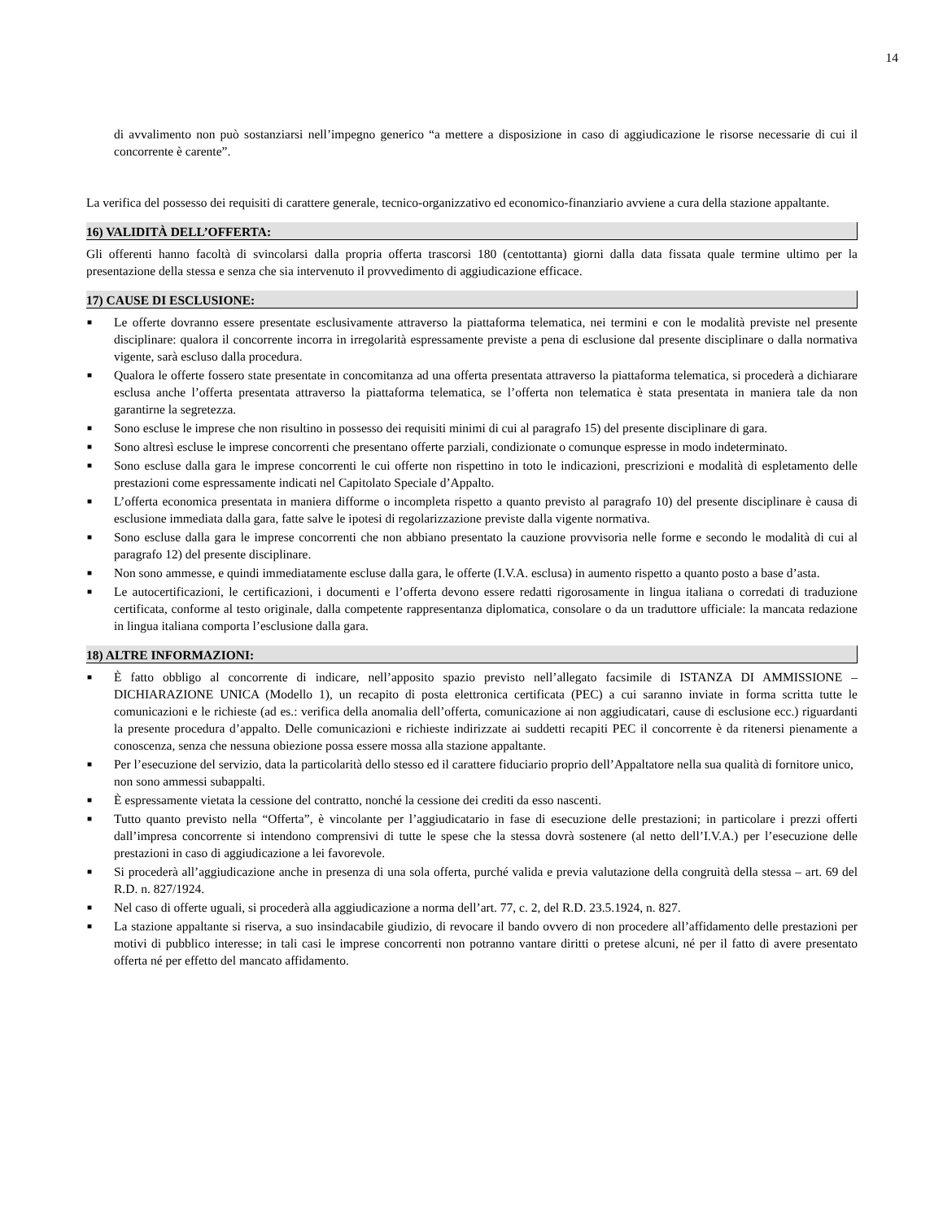14
di avvalimento non può sostanziarsi nell’impegno generico “a mettere a disposizione in caso di aggiudicazione le risorse necessarie di cui il concorrente è carente”.
La verifica del possesso dei requisiti di carattere generale, tecnico-organizzativo ed economico-finanziario avviene a cura della stazione appaltante.
16) VALIDITÀ DELL’OFFERTA:
Gli offerenti hanno facoltà di svincolarsi dalla propria offerta trascorsi 180 (centottanta) giorni dalla data fissata quale termine ultimo per la presentazione della stessa e senza che sia intervenuto il provvedimento di aggiudicazione efficace.
17) CAUSE DI ESCLUSIONE:
■ Le offerte dovranno essere presentate esclusivamente attraverso la piattaforma telematica, nei termini e con le modalità previste nel presente disciplinare: qualora il concorrente incorra in irregolarità espressamente previste a pena di esclusione dal presente disciplinare o dalla normativa vigente, sarà escluso dalla procedura.
■ Qualora le offerte fossero state presentate in concomitanza ad una offerta presentata attraverso la piattaforma telematica, si procederà a dichiarare esclusa anche l’offerta presentata attraverso la piattaforma telematica, se l’offerta non telematica è stata presentata in maniera tale da non garantirne la segretezza.
■ Sono escluse le imprese che non risultino in possesso dei requisiti minimi di cui al paragrafo 15) del presente disciplinare di gara.
■ Sono altresì escluse le imprese concorrenti che presentano offerte parziali, condizionate o comunque espresse in modo indeterminato.
■ Sono escluse dalla gara le imprese concorrenti le cui offerte non rispettino in toto le indicazioni, prescrizioni e modalità di espletamento delle prestazioni come espressamente indicati nel Capitolato Speciale d’Appalto.
■ L’offerta economica presentata in maniera difforme o incompleta rispetto a quanto previsto al paragrafo 10) del presente disciplinare è causa di esclusione immediata dalla gara, fatte salve le ipotesi di regolarizzazione previste dalla vigente normativa.
■ Sono escluse dalla gara le imprese concorrenti che non abbiano presentato la cauzione provvisoria nelle forme e secondo le modalità di cui al paragrafo 12) del presente disciplinare.
■ Non sono ammesse, e quindi immediatamente escluse dalla gara, le offerte (I.V.A. esclusa) in aumento rispetto a quanto posto a base d’asta.
■ Le autocertificazioni, le certificazioni, i documenti e l’offerta devono essere redatti rigorosamente in lingua italiana o corredati di traduzione certificata, conforme al testo originale, dalla competente rappresentanza diplomatica, consolare o da un traduttore ufficiale: la mancata redazione in lingua italiana comporta l’esclusione dalla gara.
18) ALTRE INFORMAZIONI:
■ È fatto obbligo al concorrente di indicare, nell’apposito spazio previsto nell’allegato facsimile di ISTANZA DI AMMISSIONE – DICHIARAZIONE UNICA (Modello 1), un recapito di posta elettronica certificata (PEC) a cui saranno inviate in forma scritta tutte le comunicazioni e le richieste (ad es.: verifica della anomalia dell’offerta, comunicazione ai non aggiudicatari, cause di esclusione ecc.) riguardanti la presente procedura d’appalto. Delle comunicazioni e richieste indirizzate ai suddetti recapiti PEC il concorrente è da ritenersi pienamente a conoscenza, senza che nessuna obiezione possa essere mossa alla stazione appaltante.
■ Per l’esecuzione del servizio, data la particolarità dello stesso ed il carattere fiduciario proprio dell’Appaltatore nella sua qualità di fornitore unico, non sono ammessi subappalti.
■ È espressamente vietata la cessione del contratto, nonché la cessione dei crediti da esso nascenti.
■ Tutto quanto previsto nella “Offerta”, è vincolante per l’aggiudicatario in fase di esecuzione delle prestazioni; in particolare i prezzi offerti dall’impresa concorrente si intendono comprensivi di tutte le spese che la stessa dovrà sostenere (al netto dell’I.V.A.) per l’esecuzione delle prestazioni in caso di aggiudicazione a lei favorevole.
■ Si procederà all’aggiudicazione anche in presenza di una sola offerta, purché valida e previa valutazione della congruità della stessa – art. 69 del R.D. n. 827/1924.
■ Nel caso di offerte uguali, si procederà alla aggiudicazione a norma dell’art. 77, c. 2, del R.D. 23.5.1924, n. 827.
■ La stazione appaltante si riserva, a suo insindacabile giudizio, di revocare il bando ovvero di non procedere all’affidamento delle prestazioni per motivi di pubblico interesse; in tali casi le imprese concorrenti non potranno vantare diritti o pretese alcuni, né per il fatto di avere presentato offerta né per effetto del mancato affidamento.